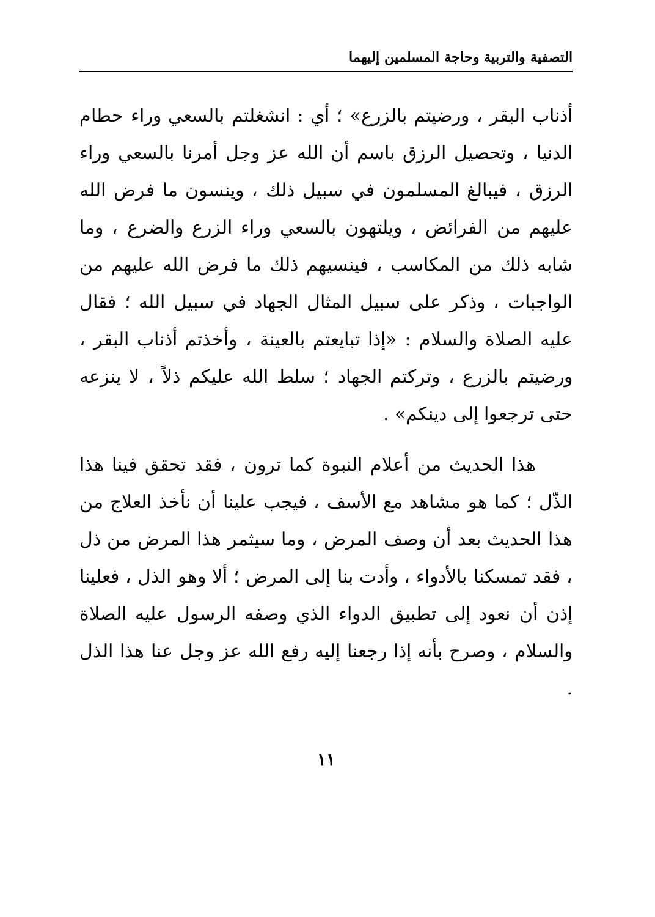التصفية والتربية وحاجة المسلمين إليهما
أذناب البقر ، ورضيتم بالزرع» ؛ أي : انشغلتم بالسعي وراء حطام الدنيا ، وتحصيل الرزق باسم أن الله عز وجل أمرنا بالسعي وراء الرزق ، فيبالغ المسلمون في سبيل ذلك ، وينسون ما فرض الله عليهم من الفرائض ، ويلتهون بالسعي وراء الزرع والضرع ، وما شابه ذلك من المكاسب ، فينسيهم ذلك ما فرض الله عليهم من الواجبات ، وذكر على سبيل المثال الجهاد في سبيل الله ؛ فقال عليه الصلاة والسلام : «إذا تبايعتم بالعينة ، وأخذتم أذناب البقر ، ورضيتم بالزرع ، وتركتم الجهاد ؛ سلط الله عليكم ذلاً ، لا ينزعه حتى ترجعوا إلى دينكم» .
هذا الحديث من أعلام النبوة كما ترون ، فقد تحقق فينا هذا الذّل ؛ كما هو مشاهد مع الأسف ، فيجب علينا أن نأخذ العلاج من هذا الحديث بعد أن وصف المرض ، وما سيثمر هذا المرض من ذل ، فقد تمسكنا بالأدواء ، وأدت بنا إلى المرض ؛ ألا وهو الذل ، فعلينا إذن أن نعود إلى تطبيق الدواء الذي وصفه الرسول عليه الصلاة والسلام ، وصرح بأنه إذا رجعنا إليه رفع الله عز وجل عنا هذا الذل .
١١